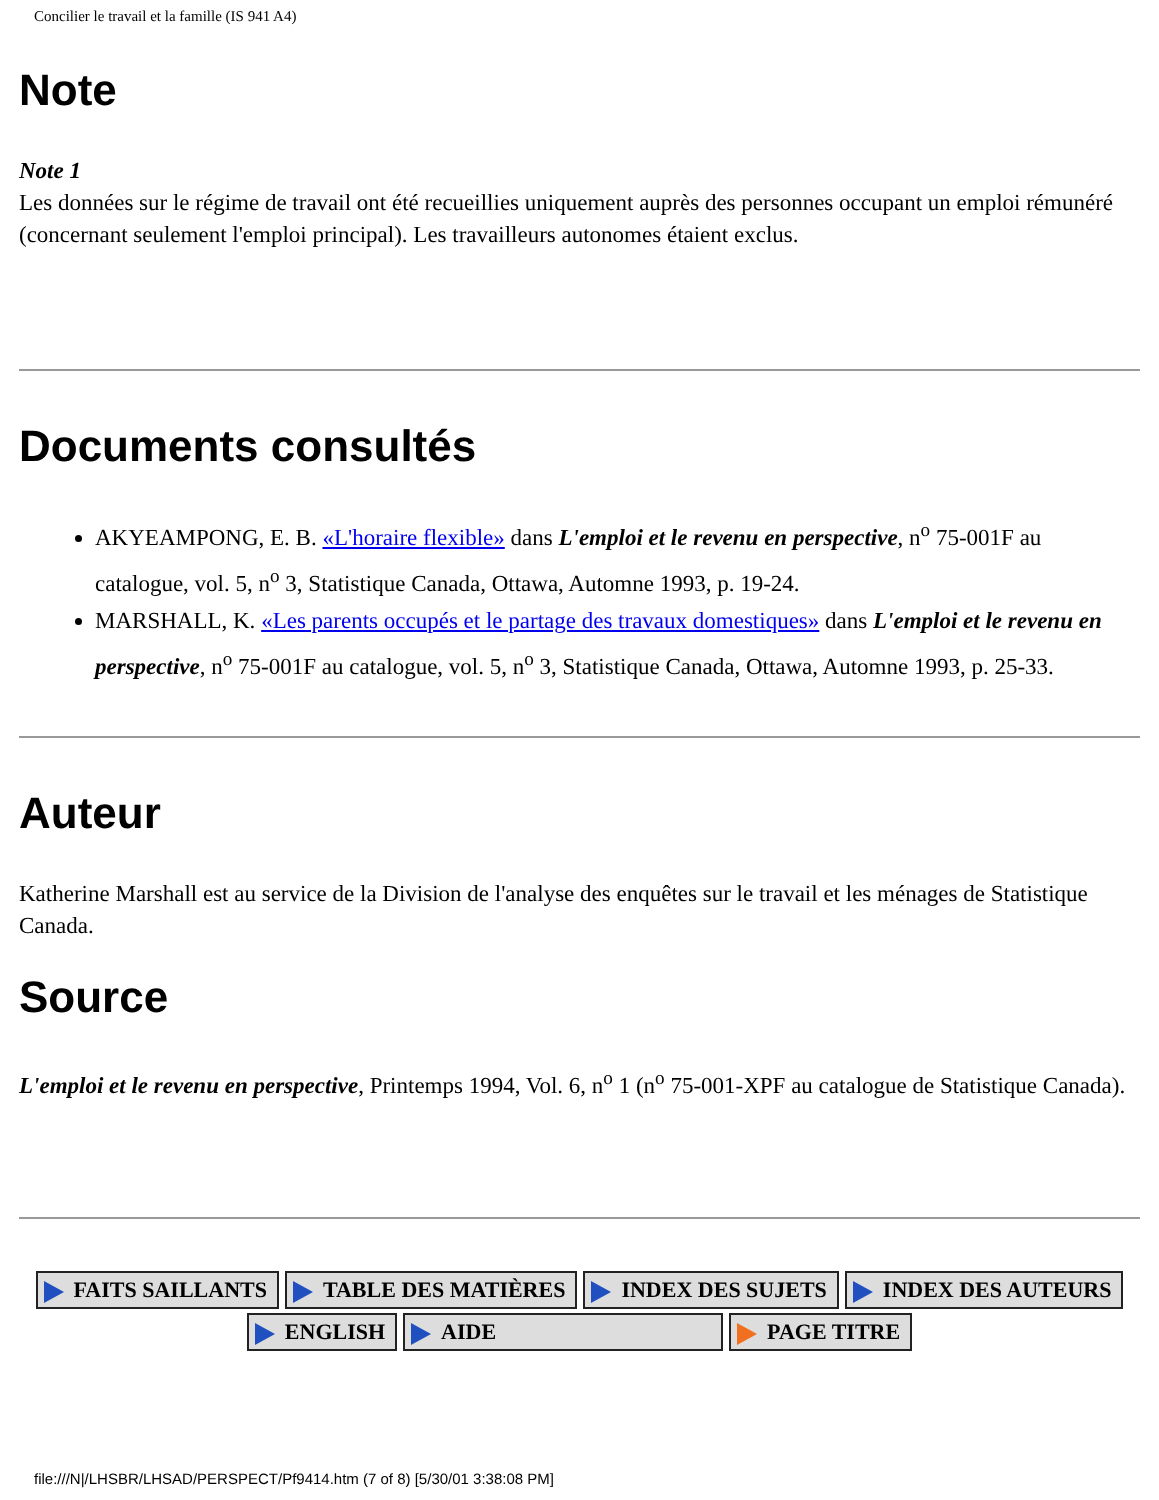Concilier le travail et la famille (IS 941 A4)
Note
Note 1
Les données sur le régime de travail ont été recueillies uniquement auprès des personnes occupant un emploi rémunéré (concernant seulement l'emploi principal). Les travailleurs autonomes étaient exclus.
Documents consultés
AKYEAMPONG, E. B. «L'horaire flexible» dans L'emploi et le revenu en perspective, n<sup>o</sup> 75-001F au catalogue, vol. 5, n<sup>o</sup> 3, Statistique Canada, Ottawa, Automne 1993, p. 19-24.
MARSHALL, K. «Les parents occupés et le partage des travaux domestiques» dans L'emploi et le revenu en perspective, n<sup>o</sup> 75-001F au catalogue, vol. 5, n<sup>o</sup> 3, Statistique Canada, Ottawa, Automne 1993, p. 25-33.
Auteur
Katherine Marshall est au service de la Division de l'analyse des enquêtes sur le travail et les ménages de Statistique Canada.
Source
L'emploi et le revenu en perspective, Printemps 1994, Vol. 6, n<sup>o</sup> 1 (n<sup>o</sup> 75-001-XPF au catalogue de Statistique Canada).
FAITS SAILLANTS TABLE DES MATIÈRES INDEX DES SUJETS INDEX DES AUTEURS
ENGLISH AIDE PAGE TITRE
file:///N|/LHSBR/LHSAD/PERSPECT/Pf9414.htm (7 of 8) [5/30/01 3:38:08 PM]